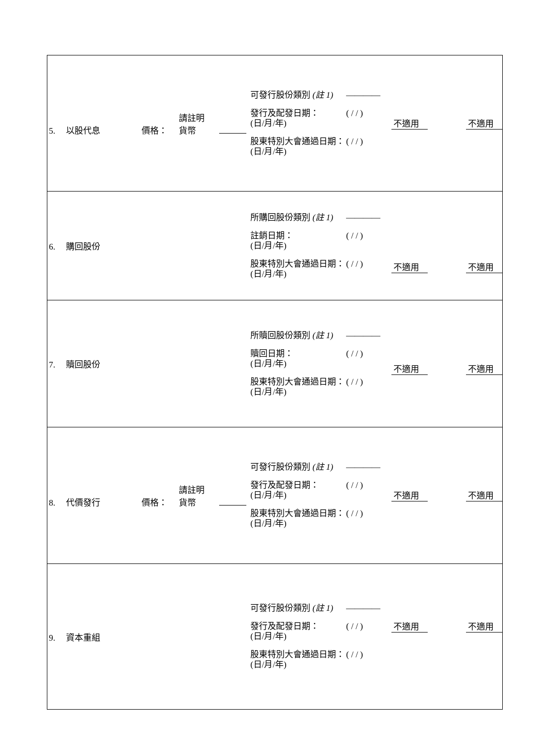| 5. 以股代息 價格： 請註明 貨幣 可發行股份類別 (註 1) ———— 發行及配發日期： (日/月/年) ( / / ) 股東特別大會通過日期： (日/月/年) ( / / ) 不適用 不適用 |
| 6. 購回股份 所購回股份類別 (註 1) ———— 註銷日期： (日/月/年) ( / / ) 股東特別大會通過日期： (日/月/年) ( / / ) 不適用 不適用 |
| 7. 贖回股份 所贖回股份類別 (註 1) ———— 贖回日期： (日/月/年) ( / / ) 股東特別大會通過日期： (日/月/年) ( / / ) 不適用 不適用 |
| 8. 代價發行 價格： 請註明 貨幣 可發行股份類別 (註 1) ———— 發行及配發日期： (日/月/年) ( / / ) 股東特別大會通過日期： (日/月/年) ( / / ) 不適用 不適用 |
| 9. 資本重組 可發行股份類別 (註 1) ———— 發行及配發日期： (日/月/年) ( / / ) 股東特別大會通過日期： (日/月/年) ( / / ) 不適用 不適用 |